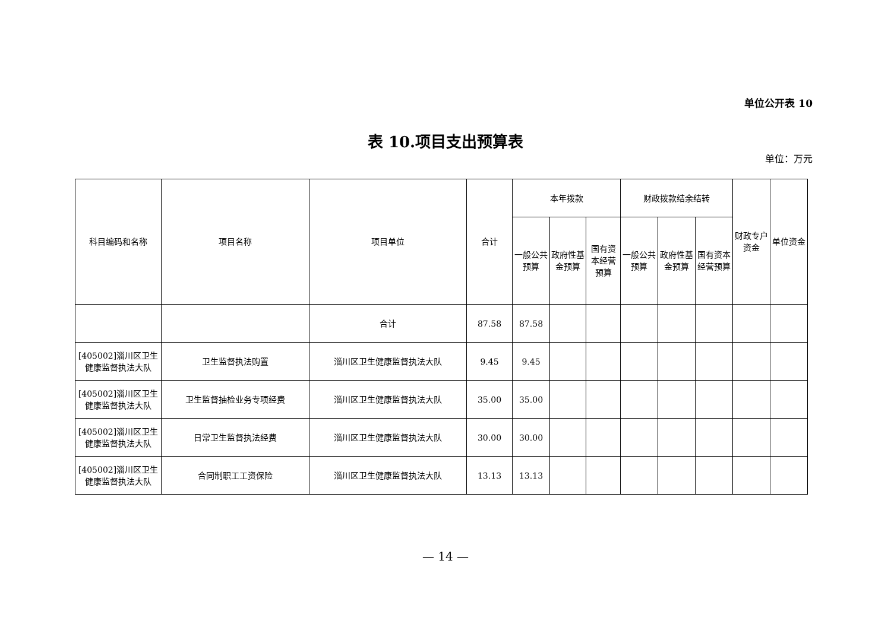单位公开表 10
表 10.项目支出预算表
单位：万元
| 科目编码和名称 | 项目名称 | 项目单位 | 合计 | 本年拨款 | | | 财政拨款结余结转 | | | 财政专户资金 | 单位资金 |
| --- | --- | --- | --- | --- | --- | --- | --- | --- | --- | --- | --- |
| | | | | 一般公共预算 | 政府性基金预算 | 国有资本经营预算 | 一般公共预算 | 政府性基金预算 | 国有资本经营预算 | | |
| | | 合计 | 87.58 | 87.58 | | | | | | | |
| [405002]淄川区卫生健康监督执法大队 | 卫生监督执法购置 | 淄川区卫生健康监督执法大队 | 9.45 | 9.45 | | | | | | | |
| [405002]淄川区卫生健康监督执法大队 | 卫生监督抽检业务专项经费 | 淄川区卫生健康监督执法大队 | 35.00 | 35.00 | | | | | | | |
| [405002]淄川区卫生健康监督执法大队 | 日常卫生监督执法经费 | 淄川区卫生健康监督执法大队 | 30.00 | 30.00 | | | | | | | |
| [405002]淄川区卫生健康监督执法大队 | 合同制职工工资保险 | 淄川区卫生健康监督执法大队 | 13.13 | 13.13 | | | | | | | |
— 14 —